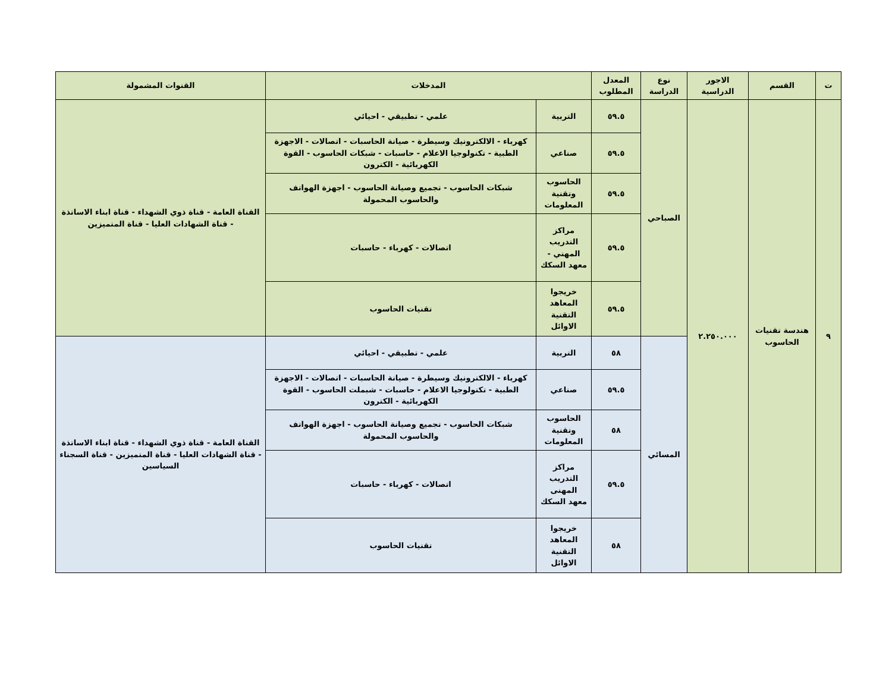| ت | القسم | الاجور الدراسية | نوع الدراسة | المعدل المطلوب | المدخلات | | القنوات المشمولة |
| --- | --- | --- | --- | --- | --- | --- | --- |
| ٩ | هندسة تقنيات الحاسوب | ٢.٢٥٠.٠٠٠ | الصباحي | ٥٩.٥ | التربية | علمي - تطبيقي - احيائي | القناة العامة - قناة ذوي الشهداء - قناة ابناء الاساتذة - قناة الشهادات العليا - قناة المتميزين |
| | | | | ٥٩.٥ | صناعي | كهرباء - الالكترونيك وسيطرة - صيانة الحاسبات - اتصالات - الاجهزة الطبية - تكنولوجيا الاعلام - حاسبات - شبكات الحاسوب - القوة الكهربائية - الكترون | |
| | | | | ٥٩.٥ | الحاسوب وتقنية المعلومات | شبكات الحاسوب - تجميع وصيانة الحاسوب - اجهزة الهواتف والحاسوب المحمولة | |
| | | | | ٥٩.٥ | مراكز التدريب المهني - معهد السكك | اتصالات - كهرباء - حاسبات | |
| | | | | ٥٩.٥ | خريجوا المعاهد التقنية الاوائل | تقنيات الحاسوب | |
| | | | المسائي | ٥٨ | التربية | علمي - تطبيقي - احيائي | القناة العامة - قناة ذوي الشهداء - قناة ابناء الاساتذة - قناة الشهادات العليا - قناة المتميزين - قناة السجناء السياسين |
| | | | | ٥٩.٥ | صناعي | كهرباء - الالكترونيك وسيطرة - صيانة الحاسبات - اتصالات - الاجهزة الطبية - تكنولوجيا الاعلام - حاسبات - شبملت الحاسوب - القوة الكهربائية - الكترون | |
| | | | | ٥٨ | الحاسوب وتقنية المعلومات | شبكات الحاسوب - تجميع وصيانة الحاسوب - اجهزة الهواتف والحاسوب المحمولة | |
| | | | | ٥٩.٥ | مراكز التدريب المهنى معهد السكك | اتصالات - كهرباء - حاسبات | |
| | | | | ٥٨ | خريجوا المعاهد التقنية الاوائل | تقنيات الحاسوب | |